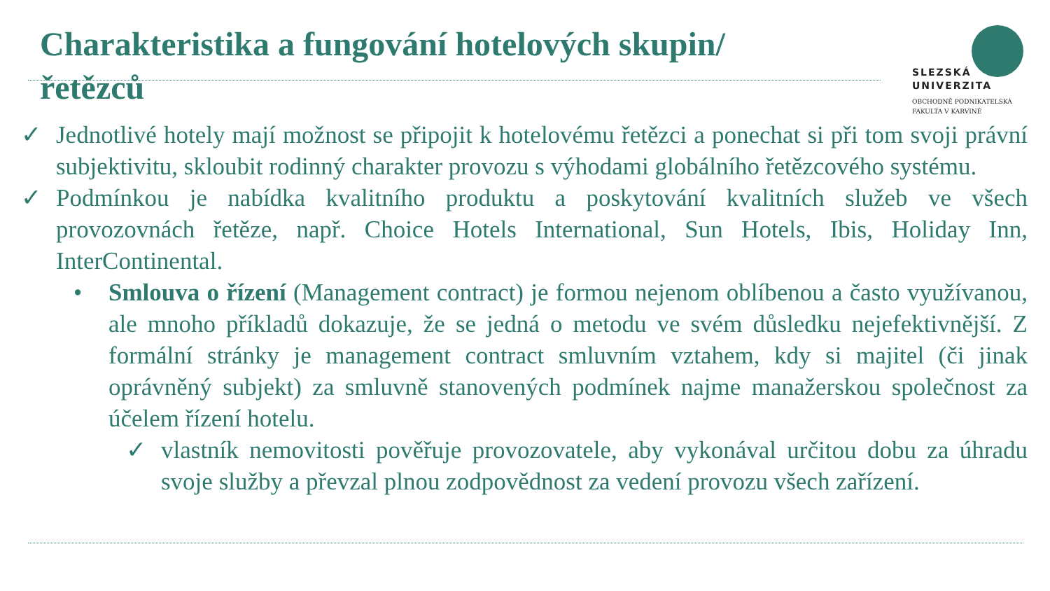Charakteristika a fungování hotelových skupin/řetězců
SLEZSKÁ
UNIVERZITA
OBCHODNĚ PODNIKATELSKÁ
FAKULTA V KARVINÉ
✓ Jednotlivé hotely mají možnost se připojit k hotelovému řetězci a ponechat si při tom svoji právní subjektivitu, skloubit rodinný charakter provozu s výhodami globálního řetězcového systému.
✓ Podmínkou je nabídka kvalitního produktu a poskytování kvalitních služeb ve všech provozovnách řetěze, např. Choice Hotels International, Sun Hotels, Ibis, Holiday Inn, InterContinental.
• Smlouva o řízení (Management contract) je formou nejenom oblíbenou a často využívanou, ale mnoho příkladů dokazuje, že se jedná o metodu ve svém důsledku ne­jefektivnější. Z formální stránky je management contract smluvním vztahem, kdy si majitel (či jinak oprávněný subjekt) za smluvně stanovených podmínek najme manažerskou společnost za účelem řízení hotelu.
✓ vlastník nemovitosti pověřuje provozovatele, aby vykonával určitou dobu za úhradu svoje služby a převzal plnou zodpovědnost za vedení provozu všech zařízení.